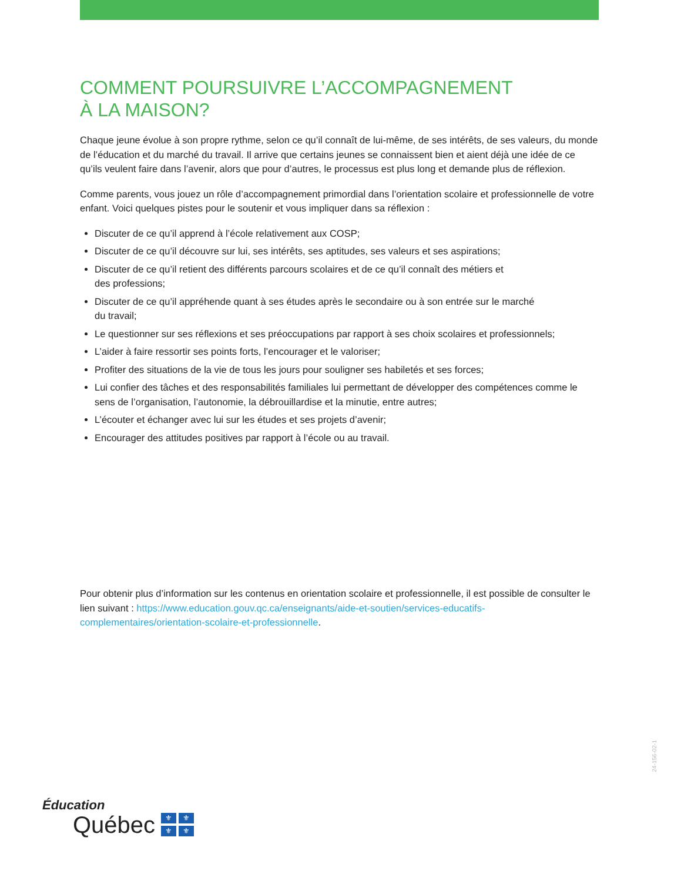COMMENT POURSUIVRE L’ACCOMPAGNEMENT
À LA MAISON?
Chaque jeune évolue à son propre rythme, selon ce qu’il connaît de lui-même, de ses intérêts, de ses valeurs, du monde de l’éducation et du marché du travail. Il arrive que certains jeunes se connaissent bien et aient déjà une idée de ce qu’ils veulent faire dans l’avenir, alors que pour d’autres, le processus est plus long et demande plus de réflexion.
Comme parents, vous jouez un rôle d’accompagnement primordial dans l’orientation scolaire et professionnelle de votre enfant. Voici quelques pistes pour le soutenir et vous impliquer dans sa réflexion :
Discuter de ce qu’il apprend à l’école relativement aux COSP;
Discuter de ce qu’il découvre sur lui, ses intérêts, ses aptitudes, ses valeurs et ses aspirations;
Discuter de ce qu’il retient des différents parcours scolaires et de ce qu’il connaît des métiers et
des professions;
Discuter de ce qu’il appréhende quant à ses études après le secondaire ou à son entrée sur le marché
du travail;
Le questionner sur ses réflexions et ses préoccupations par rapport à ses choix scolaires et professionnels;
L’aider à faire ressortir ses points forts, l’encourager et le valoriser;
Profiter des situations de la vie de tous les jours pour souligner ses habiletés et ses forces;
Lui confier des tâches et des responsabilités familiales lui permettant de développer des compétences comme le sens de l’organisation, l’autonomie, la débrouillardise et la minutie, entre autres;
L’écouter et échanger avec lui sur les études et ses projets d’avenir;
Encourager des attitudes positives par rapport à l’école ou au travail.
Pour obtenir plus d’information sur les contenus en orientation scolaire et professionnelle, il est possible de consulter le lien suivant : https://www.education.gouv.qc.ca/enseignants/aide-et-soutien/services-educatifs-complementaires/orientation-scolaire-et-professionnelle.
24-156-02-1
Éducation
Québec ⚜ ⚜ ⚜ ⚜